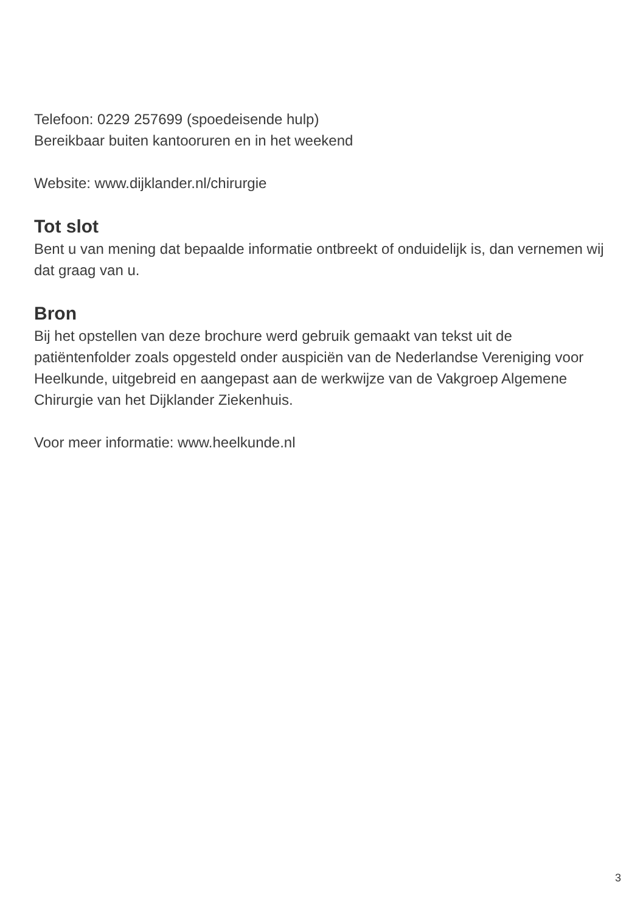Telefoon: 0229 257699 (spoedeisende hulp)
Bereikbaar buiten kantooruren en in het weekend
Website: www.dijklander.nl/chirurgie
Tot slot
Bent u van mening dat bepaalde informatie ontbreekt of onduidelijk is, dan vernemen wij dat graag van u.
Bron
Bij het opstellen van deze brochure werd gebruik gemaakt van tekst uit de patiëntenfolder zoals opgesteld onder auspiciën van de Nederlandse Vereniging voor Heelkunde, uitgebreid en aangepast aan de werkwijze van de Vakgroep Algemene Chirurgie van het Dijklander Ziekenhuis.
Voor meer informatie: www.heelkunde.nl
3